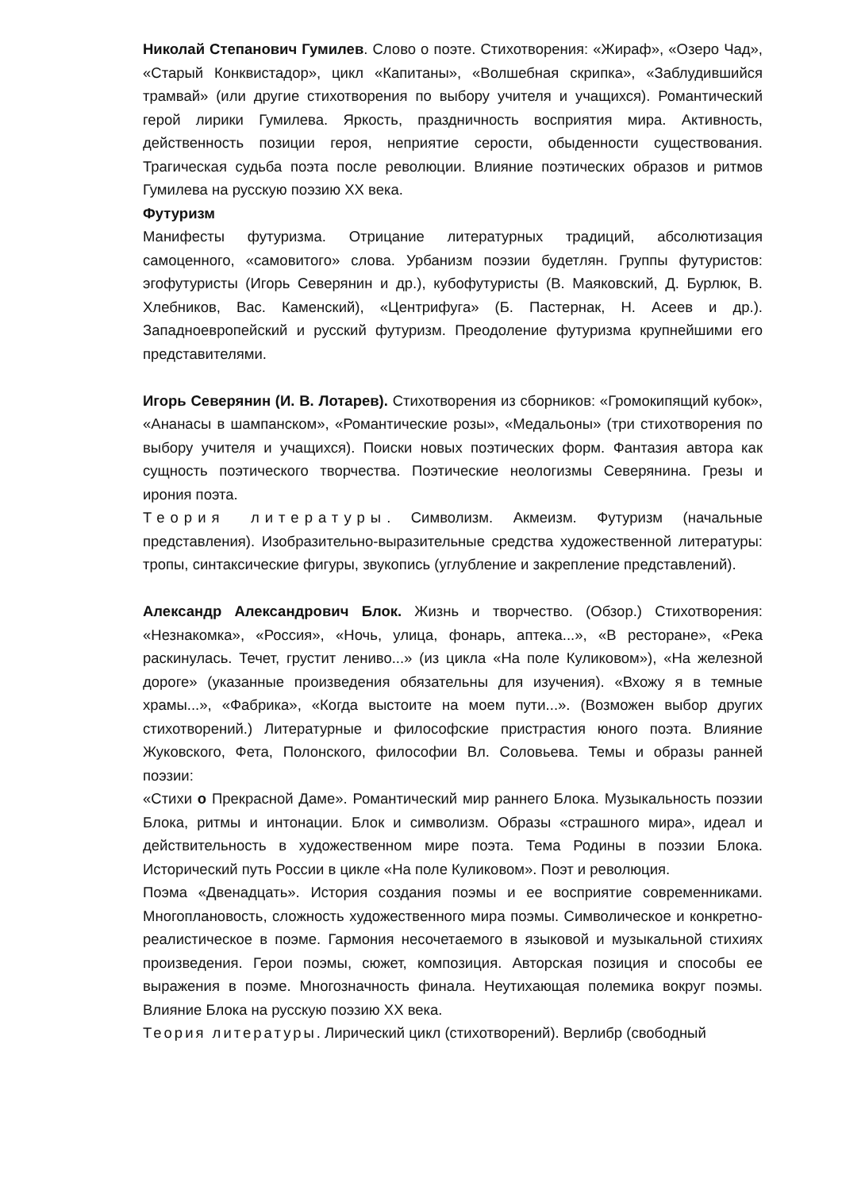Николай Степанович Гумилев. Слово о поэте. Стихотворения: «Жираф», «Озеро Чад», «Старый Конквистадор», цикл «Капитаны», «Волшебная скрипка», «Заблудившийся трамвай» (или другие стихотворения по выбору учителя и учащихся). Романтический герой лирики Гумилева. Яркость, праздничность восприятия мира. Активность, действенность позиции героя, неприятие серости, обыденности существования. Трагическая судьба поэта после революции. Влияние поэтических образов и ритмов Гумилева на русскую поэзию XX века.
Футуризм
Манифесты футуризма. Отрицание литературных традиций, абсолютизация самоценного, «самовитого» слова. Урбанизм поэзии будетлян. Группы футуристов: эгофутуристы (Игорь Северянин и др.), кубофутуристы (В. Маяковский, Д. Бурлюк, В. Хлебников, Вас. Каменский), «Центрифуга» (Б. Пастернак, Н. Асеев и др.). Западноевропейский и русский футуризм. Преодоление футуризма крупнейшими его представителями.
Игорь Северянин (И. В. Лотарев). Стихотворения из сборников: «Громокипящий кубок», «Ананасы в шампанском», «Романтические розы», «Медальоны» (три стихотворения по выбору учителя и учащихся). Поиски новых поэтических форм. Фантазия автора как сущность поэтического творчества. Поэтические неологизмы Северянина. Грезы и ирония поэта.
Теория литературы. Символизм. Акмеизм. Футуризм (начальные представления). Изобразительно-выразительные средства художественной литературы: тропы, синтаксические фигуры, звукопись (углубление и закрепление представлений).
Александр Александрович Блок. Жизнь и творчество. (Обзор.) Стихотворения: «Незнакомка», «Россия», «Ночь, улица, фонарь, аптека...», «В ресторане», «Река раскинулась. Течет, грустит лениво...» (из цикла «На поле Куликовом»), «На железной дороге» (указанные произведения обязательны для изучения). «Вхожу я в темные храмы...», «Фабрика», «Когда выстоите на моем пути...». (Возможен выбор других стихотворений.) Литературные и философские пристрастия юного поэта. Влияние Жуковского, Фета, Полонского, философии Вл. Соловьева. Темы и образы ранней поэзии:
«Стихи о Прекрасной Даме». Романтический мир раннего Блока. Музыкальность поэзии Блока, ритмы и интонации. Блок и символизм. Образы «страшного мира», идеал и действительность в художественном мире поэта. Тема Родины в поэзии Блока. Исторический путь России в цикле «На поле Куликовом». Поэт и революция.
Поэма «Двенадцать». История создания поэмы и ее восприятие современниками. Многоплановость, сложность художественного мира поэмы. Символическое и конкретно-реалистическое в поэме. Гармония несочетаемого в языковой и музыкальной стихиях произведения. Герои поэмы, сюжет, композиция. Авторская позиция и способы ее выражения в поэме. Многозначность финала. Неутихающая полемика вокруг поэмы. Влияние Блока на русскую поэзию XX века.
Теория литературы. Лирический цикл (стихотворений). Верлибр (свободный